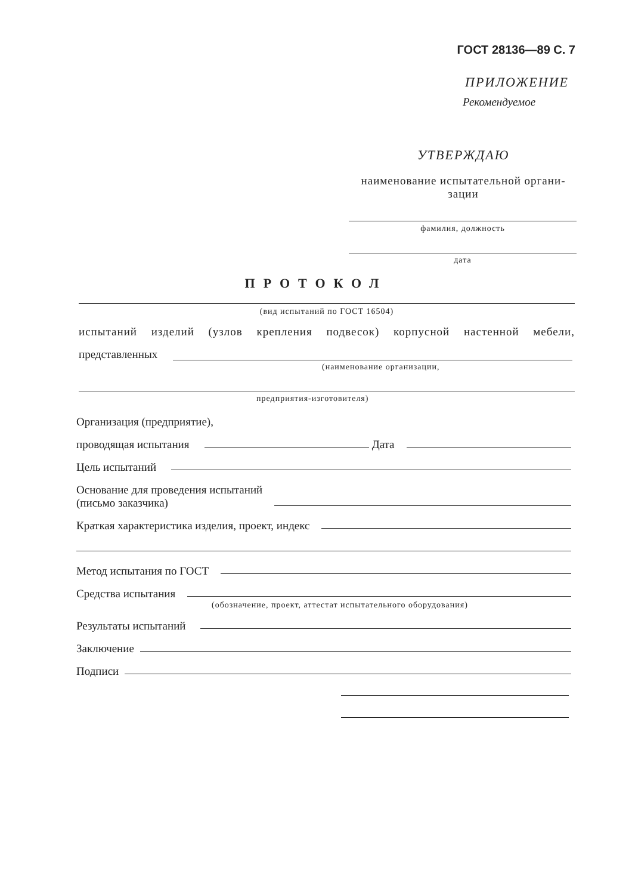ГОСТ 28136—89 С. 7
ПРИЛОЖЕНИЕ
Рекомендуемое
УТВЕРЖДАЮ
наименование испытательной органи-
зации
фамилия, должность
дата
ПРОТОКОЛ
(вид испытаний по ГОСТ 16504)
испытаний изделий (узлов крепления подвесок) корпусной настенной мебели,
представленных
(наименование организации,
предприятия-изготовителя)
Организация (предприятие),
проводящая испытания Дата
Цель испытаний
Основание для проведения испытаний
(письмо заказчика)
Краткая характеристика изделия, проект, индекс
Метод испытания по ГОСТ
Средства испытания
(обозначение, проект, аттестат испытательного оборудования)
Результаты испытаний
Заключение
Подписи